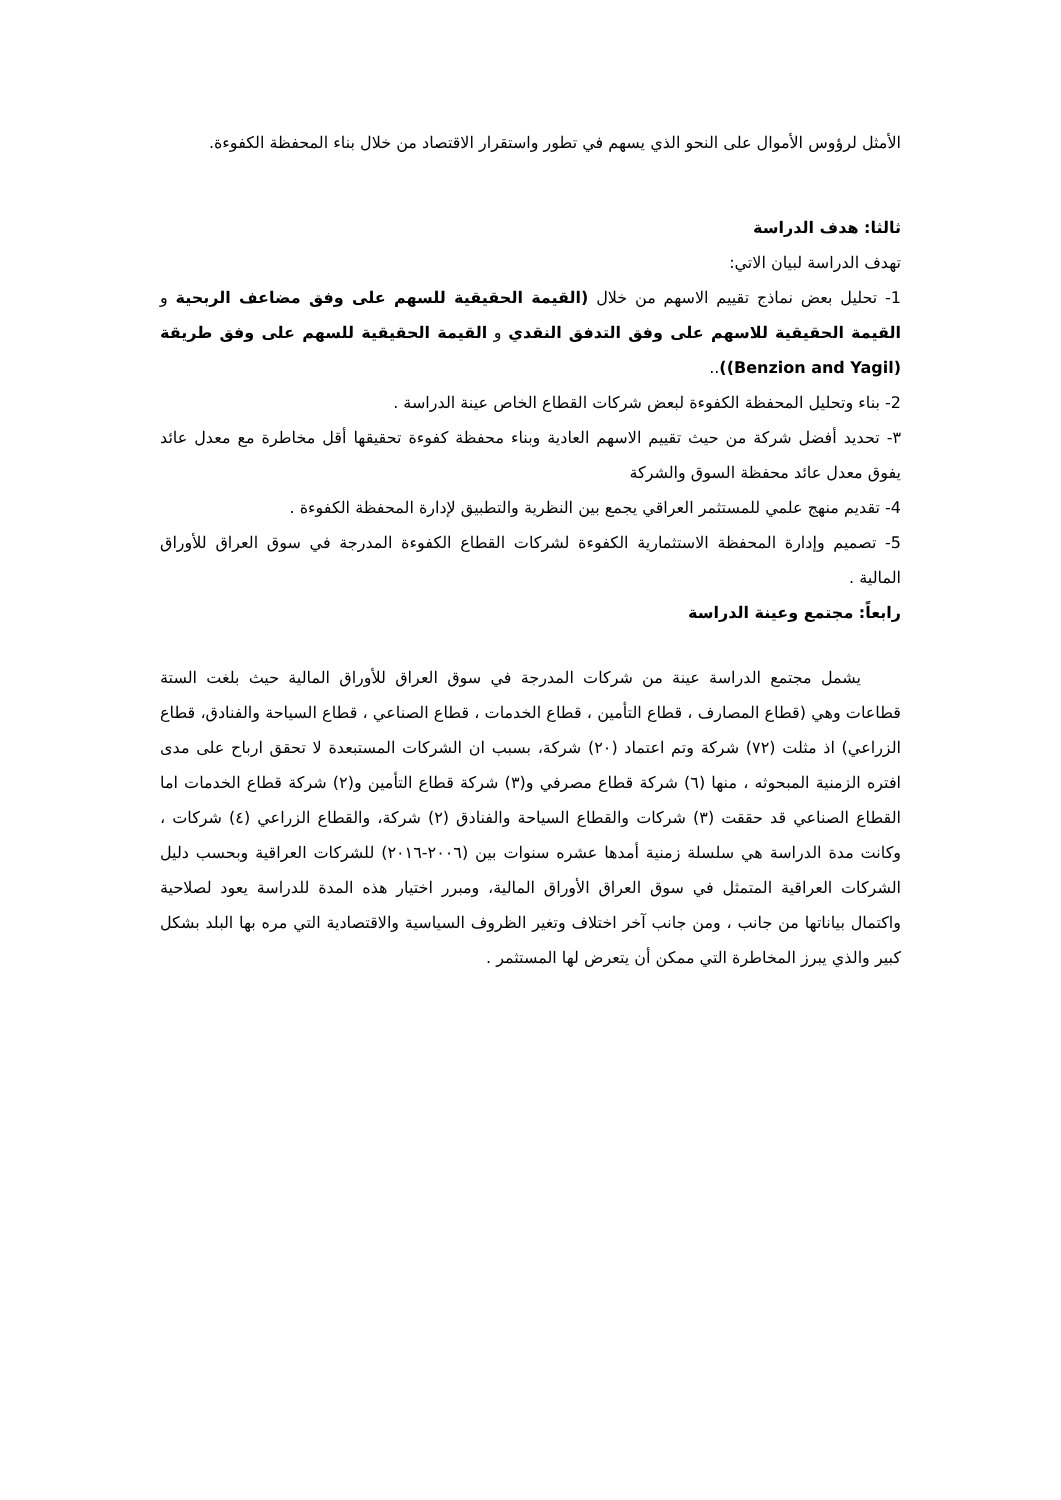الأمثل لرؤوس الأموال على النحو الذي يسهم في تطور واستقرار الاقتصاد من خلال بناء المحفظة الكفوءة.
ثالثا: هدف الدراسة
تهدف الدراسة لبيان الاتي:
1- تحليل بعض نماذج تقييم الاسهم من خلال (القيمة الحقيقية للسهم على وفق مضاعف الربحية و القيمة الحقيقية للاسهم على وفق التدفق النقدي و القيمة الحقيقية للسهم على وفق طريقة (Benzion and Yagil))..
2- بناء وتحليل المحفظة الكفوءة لبعض شركات القطاع الخاص عينة الدراسة .
٣- تحديد أفضل شركة من حيث تقييم الاسهم العادية وبناء محفظة كفوءة تحقيقها أقل مخاطرة مع معدل عائد يفوق معدل عائد محفظة السوق والشركة
4- تقديم منهج علمي للمستثمر العراقي يجمع بين النظرية والتطبيق لإدارة المحفظة الكفوءة .
5- تصميم وإدارة المحفظة الاستثمارية الكفوءة لشركات القطاع الكفوءة المدرجة في سوق العراق للأوراق المالية .
رابعاً: مجتمع وعينة الدراسة
يشمل مجتمع الدراسة عينة من شركات المدرجة في سوق العراق للأوراق المالية حيث بلغت الستة قطاعات وهي (قطاع المصارف ، قطاع التأمين ، قطاع الخدمات ، قطاع الصناعي ، قطاع السياحة والفنادق، قطاع الزراعي) اذ مثلت (٧٢) شركة وتم اعتماد (٢٠) شركة، بسبب ان الشركات المستبعدة لا تحقق ارباح على مدى افتره الزمنية المبحوثه ، منها (٦) شركة قطاع مصرفي و(٣) شركة قطاع التأمين و(٢) شركة قطاع الخدمات اما القطاع الصناعي قد حققت (٣) شركات والقطاع السياحة والفنادق (٢) شركة، والقطاع الزراعي (٤) شركات ، وكانت مدة الدراسة هي سلسلة زمنية أمدها عشره سنوات بين (٢٠٠٦-٢٠١٦) للشركات العراقية وبحسب دليل الشركات العراقية المتمثل في سوق العراق الأوراق المالية، ومبرر اختيار هذه المدة للدراسة يعود لصلاحية واكتمال بياناتها من جانب ، ومن جانب آخر اختلاف وتغير الظروف السياسية والاقتصادية التي مره بها البلد بشكل كبير والذي يبرز المخاطرة التي ممكن أن يتعرض لها المستثمر .